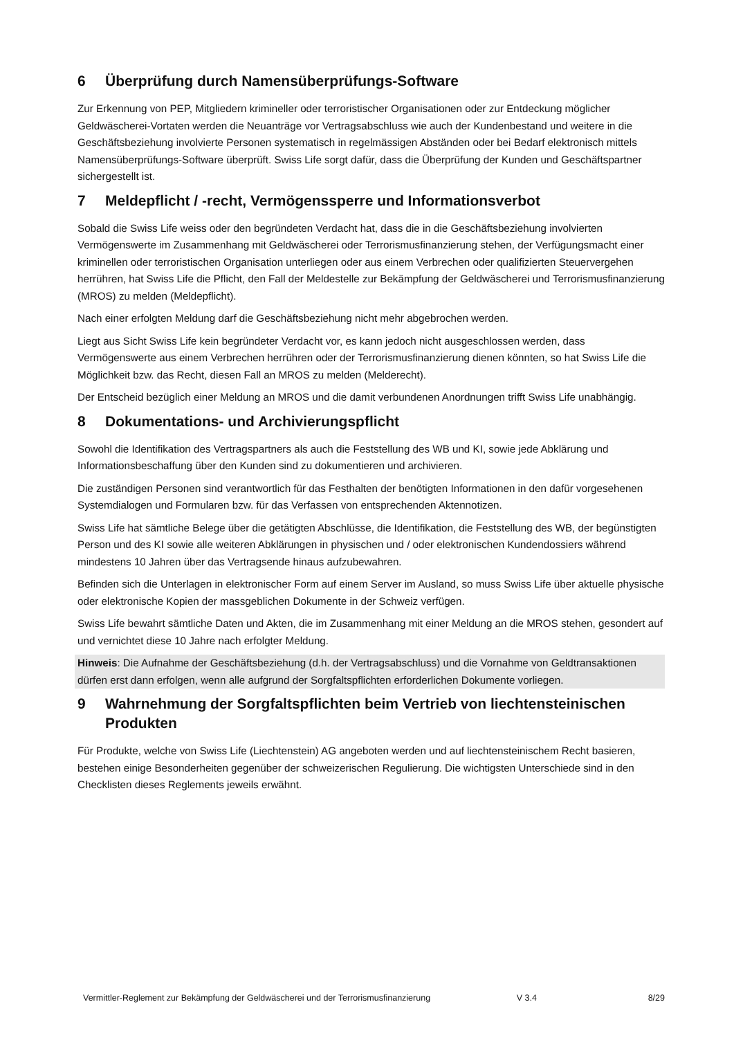6 Überprüfung durch Namensüberprüfungs-Software
Zur Erkennung von PEP, Mitgliedern krimineller oder terroristischer Organisationen oder zur Entdeckung möglicher Geldwäscherei-Vortaten werden die Neuanträge vor Vertragsabschluss wie auch der Kundenbestand und weitere in die Geschäftsbeziehung involvierte Personen systematisch in regelmässigen Abständen oder bei Bedarf elektronisch mittels Namensüberprüfungs-Software überprüft. Swiss Life sorgt dafür, dass die Überprüfung der Kunden und Geschäftspartner sichergestellt ist.
7 Meldepflicht / -recht, Vermögenssperre und Informationsverbot
Sobald die Swiss Life weiss oder den begründeten Verdacht hat, dass die in die Geschäftsbeziehung involvierten Vermögenswerte im Zusammenhang mit Geldwäscherei oder Terrorismusfinanzierung stehen, der Verfügungsmacht einer kriminellen oder terroristischen Organisation unterliegen oder aus einem Verbrechen oder qualifizierten Steuervergehen herrühren, hat Swiss Life die Pflicht, den Fall der Meldestelle zur Bekämpfung der Geldwäscherei und Terrorismusfinanzierung (MROS) zu melden (Meldepflicht).
Nach einer erfolgten Meldung darf die Geschäftsbeziehung nicht mehr abgebrochen werden.
Liegt aus Sicht Swiss Life kein begründeter Verdacht vor, es kann jedoch nicht ausgeschlossen werden, dass Vermögenswerte aus einem Verbrechen herrühren oder der Terrorismusfinanzierung dienen könnten, so hat Swiss Life die Möglichkeit bzw. das Recht, diesen Fall an MROS zu melden (Melderecht).
Der Entscheid bezüglich einer Meldung an MROS und die damit verbundenen Anordnungen trifft Swiss Life unabhängig.
8 Dokumentations- und Archivierungspflicht
Sowohl die Identifikation des Vertragspartners als auch die Feststellung des WB und KI, sowie jede Abklärung und Informationsbeschaffung über den Kunden sind zu dokumentieren und archivieren.
Die zuständigen Personen sind verantwortlich für das Festhalten der benötigten Informationen in den dafür vorgesehenen Systemdialogen und Formularen bzw. für das Verfassen von entsprechenden Aktennotizen.
Swiss Life hat sämtliche Belege über die getätigten Abschlüsse, die Identifikation, die Feststellung des WB, der begünstigten Person und des KI sowie alle weiteren Abklärungen in physischen und / oder elektronischen Kundendossiers während mindestens 10 Jahren über das Vertragsende hinaus aufzubewahren.
Befinden sich die Unterlagen in elektronischer Form auf einem Server im Ausland, so muss Swiss Life über aktuelle physische oder elektronische Kopien der massgeblichen Dokumente in der Schweiz verfügen.
Swiss Life bewahrt sämtliche Daten und Akten, die im Zusammenhang mit einer Meldung an die MROS stehen, gesondert auf und vernichtet diese 10 Jahre nach erfolgter Meldung.
Hinweis: Die Aufnahme der Geschäftsbeziehung (d.h. der Vertragsabschluss) und die Vornahme von Geldtransaktionen dürfen erst dann erfolgen, wenn alle aufgrund der Sorgfaltspflichten erforderlichen Dokumente vorliegen.
9 Wahrnehmung der Sorgfaltspflichten beim Vertrieb von liechtensteinischen Produkten
Für Produkte, welche von Swiss Life (Liechtenstein) AG angeboten werden und auf liechtensteinischem Recht basieren, bestehen einige Besonderheiten gegenüber der schweizerischen Regulierung. Die wichtigsten Unterschiede sind in den Checklisten dieses Reglements jeweils erwähnt.
Vermittler-Reglement zur Bekämpfung der Geldwäscherei und der Terrorismusfinanzierung V 3.4 8/29